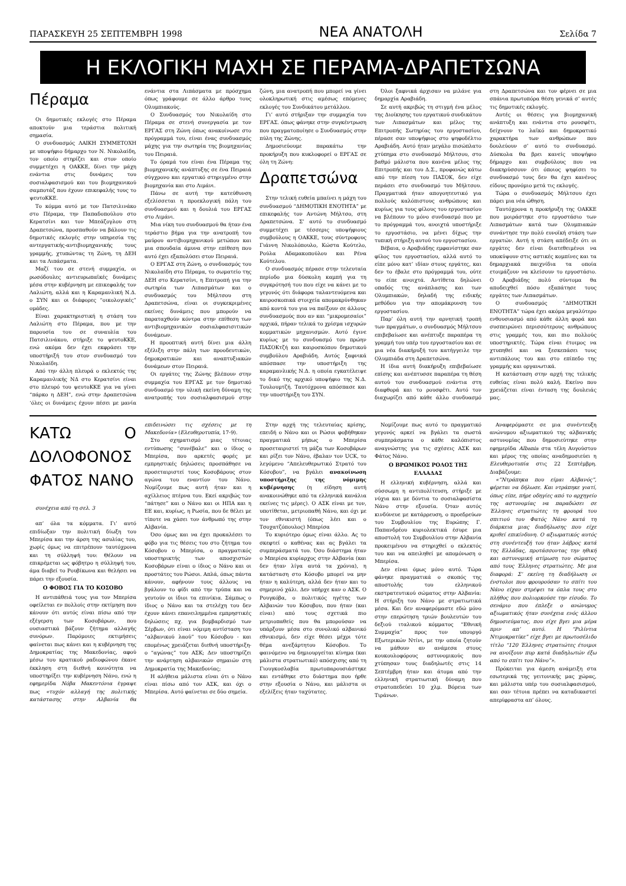ΠΑΡΑΣΚΕΥΗ 25 ΣΕΠΤΕΜΒΡΗ 1998 ΝΕΑ ΑΝΑΤΟΛΗ Σελίδα 7
Η ΕΚΛΟΓΙΚΗ ΜΑΧΗ ΣΕ ΠΕΡΑΜΑ-ΔΡΑΠΕΤΣΩΝΑ
Πέραμα
Οι δημοτικές εκλογές στο Πέραμα αποκτούν μια τεράστια πολιτική σημασία.
Ο συνδυασμός ΛΑΙΚΗ ΣΥΜΜΕΤΟΧΗ με υποψήφιο δήμαρχο τον Ν. Νικολαίδη, τον οποίο στηρίζει και στον οποίο συμμετέχει η ΟΑΚΚΕ, δίνει την μάχη ενάντια στις δυνάμεις του σοσιαλφασισμού και του βιομηχανικού σαμποτάζ που έχουν επικεφαλής τους το ψευτοΚΚΕ.
Το κόμμα αυτό με τον Πατσιλινάκο στο Πέραμα, την Παπαδοπούλου στο Κερατσίνι και τον Μπεάζογλου στη Δραπετσώνα, προσπαθούν να βάλουν τις δημοτικές εκλογές στην υπηρεσία της αντεργατικής-αντιβιομηχανικής τους γραμμής, χτυπώντας τη Ζώνη, τη ΔΕΗ και τα Λιπάσματα.
Μαζί του σε στενή συμμαχία, οι ρωσόδουλες αντιευρωπαϊκές δυνάμεις μέσα στην κυβέρνηση με επικεφαλής τον Λαλιώτη, αλλά και η Καραμανλική Ν.Δ. ο ΣΥΝ και οι διάφορες “οικολογικές” ομάδες.
Είναι χαρακτηριστική η στάση του Λαλιώτη στο Πέραμα, που με την παρουσία του σε συναυλία του Πατσιλινάκου, στήριξε το ψευτοΚΚΕ, ενώ ακόμα δεν έχει εκφράσει την υποστήριξή του στον συνδυασμό του Νικολαίδη.
Από την άλλη πλευρά ο εκλεκτός της Καραμανλικής ΝΔ στο Κερατσίνι είναι στο πλευρό του ψευτοΚΚΕ για να γίνει “πάρκο η ΔΕΗ”, ενώ στην Δραπετσώνα ‘όλες οι δυνάμεις έχουν πέσει με μανία ενάντια στα Λιπάσματα με πρόσχημα όπως γράφουμε σε άλλο άρθρο τους Ολυμπιακούς.
Ο Συνδυασμός του Νικολαίδη στο Πέραμα σε στενή συνεργασία με τον ΕΡΓΑΣ στη Ζώνη όπως ανακοίνωσε στο πρόγραμμά του, είναι ένας συνδυασμός μάχης για την σωτηρία της βιομηχανίας του Πειραιά.
Το όραμά του είναι ένα Πέραμα της βιομηχανικής ανάπτυξης σε ένα Πειραιά σύγχρονο και εργατικό στηριγμένο στην βιομηχανία και στο Λιμάνι.
Πάνω σε αυτή την κατεύθυνση εξελίσσεται η προεκλογική πάλη του συνδυασμού και η δουλιά του ΕΡΓΑΣ στο Λιμάνι.
Μια νίκη του συνδυασμού θα ήταν ένα τεράστιο βήμα για την ανατροπή του μαύρου αντιβιομηχανικού μετώπου και μια σπουδαία άμυνα στην επίθεση που αυτό έχει εξαπολύσει στον Πειραιά.
Ο ΕΡΓΑΣ στη Ζώνη, ο συνδυασμός του Νικολαίδη στο Πέραμα, το σωματείο της ΔΕΗ στο Κερατσίνι, η Επιτροπή για την σωτηρία των Λιπασμάτων και ο συνδυασμός του Μήλτσου στη Δραπετσώνα, είναι οι συγκεκριμένες εκείνες δυνάμεις που μπορούν να παραταχθούν κόντρα στην επίθεση των αντιβιομηχανικών σοσιαλφασισιτικών δυνάμεων.
Η προοπτική αυτή δίνει μια άλλη εξέλιξη στην πάλη των προοδευτικών, δημοκρατικών και αναπτυξιακών δυνάμεων στον Πειραιά.
Οι εργάτες της Ζώνης βλέπουν στην συμμαχία του ΕΡΓΑΣ με τον δημοτικό συνδυασμό την υλική εκείνη δύναμη της ανατροπής του σοσιαλφασισμού στην ζώνη, μια ανατροπή που μπορεί να γίνει ολοκληρωτική στις αμέσως επόμενες εκλογές του Συνδικάτου μετάλλου.
Γι’ αυτό στήριξαν την συμμαχία του ΕΡΓΑΣ. όπως φάνηκε στην συγκέντρωση που πραγματοποίησε ο Συνδυασμός στην πύλη της Ζώνης.
Δημοσιεύουμε παρακάτω την προκήρυξη που κυκλοφορεί ο ΕΡΓΑΣ σε όλη τη Ζώνη:
Δραπετσώνα
Στην τελική ευθεία μπαίνει η μάχη του συνδυασμού “ΔΗΜΟΤΙΚΗ ΕΝΟΤΗΤΑ” με επικεφαλής τον Αντώνη Μήλτσο, στη Δραπετσώνα. Σ’ αυτό το συνδυασμό συμμετέχει με τέσσερις υποψήφιους συμβούλους η ΟΑΚΚΕ, τους σύντροφους Γιάννη Νικολόπουλο, Κώστα Κούτελο, Ρούλα Αδαμακοπούλου και Ρένα Κούτελου.
Ο συνδυασμός πέρασε στην τελευταία περίοδο μια δύσκολη καμπή για τη συγκρότησή του που είχε να κάνει με το γεγονός ότι διάφορα ταλαντευόμενα και καιροσκοπικά στοιχεία απομακρύνθηκαν από κοντά του για να παίξουν σε άλλους συνδυασμούς που αν και “μικρομεσαίοι” αρχικά, πήραν τελικά το χρίσμα ισχυρών κομματικών μηχανισμών. Αυτό έγινε κυρίως με το συνδυασμό του πρώην ΠΑΣΟΚτζή και καιροσκόπου δημοτικού συμβούλου Αραβιάδη. Αυτός ξαφνικά απόσπασε την υποστήριξη της καραμανλικής Ν.Δ. η οποία εγκατέλειψε το δικό της αρχικό υποψήφιο της Ν.Δ. Τουλουμτζή. Ταυτόχρονα απόσπασε και την υποστήριξη του ΣΥΝ.
Όλοι ξαφνικά άρχισαν να μιλάνε για δημαρχία Αραβιάδη.
Σε αυτή ακριβώς τη στιγμή ένα μέλος της Διοίκησης του εργατικού συνδικάτου των Λιπασμάτων και μέλος της Επιτροπής Σωτηρίας του εργοστασίου, πέρασε σαν υποψήφιος στο ψηφοδέλτιο Αραβιάδη. Αυτό ήταν μεγάλο πισώπλατο χτύπημα στο συνδυασμό Μήλτσου, στο βαθμό μάλιστα που κανένα μέλος της Επιτροπής και του Δ.Σ., προφανώς κάτω από την πίεση του ΠΑΣΟΚ, δεν είχε περάσει στο συνδυασμό του Μήλτσου. Πραγματικά ήταν απογοητευτικό για πολλούς καλόπιστους ανθρώπους και κυρίως για τους φίλους του εργοστασίου να βλέπουν το μόνο συνδυασμό που με το πρόγραμμά του, ανοιχτά υποστήριξε το εργοστάσιο, να μένει δίχως την τυπική στήριξη αυτού του εργοστασίου.
Βέβαια, ο Αραβιάδης εμφανίστηκε σαν φίλος του εργοστασίου, αλλά αυτό το είπε μόνο κατ’ ιδίαν στους εργάτες, και δεν το έβαλε στο πρόγραμμά του, ούτε το είπε ανοιχτά. Αντίθετα δηλώνει οπαδός της ανάπλασης και των Ολυμπιακών, δηλαδή της ειδικής μεθόδου για την απομάκρυνση του εργοστασίου.
Παρ’ όλη αυτή την αρνητική τροπή των πραγμάτων, ο συνδυασμός Μήλτσου επιβεβαίωσε και ανέπτυξε παραπέρα τη γραμμή του υπέρ του εργοστασίου και σε μια νέα διακήρυξή του κατήγγειλε την Ολυμπιάδα στη Δραπετσώνα.
Η ίδια αυτή διακήρυξη επιβεβαίωσε επίσης και ανέπτυσσε παραπέρα τη θέση αυτού του συνδυασμού ενάντια στη διαφθορά και το ρουσφέτι. Αυτό τον διαχωρίζει από κάθε άλλο συνδυασμό στη Δραπετσώνα και τον φέρνει σε μια σπάνια πρωτοπόρα θέση γενικά σ’ αυτές τις δημοτικές εκλογές.
Αυτές οι θέσεις για βιομηχανική ανάπτυξη και ενάντια στο ρουσφέτι, δείχνουν το λαϊκό και δημοκρατικό χαρακτήρα των ανθρώπων που δουλεύουν σ’ αυτό το συνδυασμό. Δύσκολα θα βρει κανείς υποψήφιο δήμαρχο και συμβούλους που να διακηρύσσουν ότι όποιος ψηφίσει το συνδυασμό τους δεν θα έχει κανένος είδους προνόμιο μετά τις εκλογές.
Τώρα ο συνδυασμός Μήλτσου έχει πάρει μια νέα ώθηση.
Ταυτόχρονα η προκήρυξη της ΟΑΚΚΕ που μοιράστηκε στο εργοστάσιο των Λιπασμάτων κατά των Ολυμπιακών συνάντησε την πολύ ευνοϊκή στάση των εργατών. Αυτή η στάση απέδειξε ότι οι εργάτες δεν είναι διατεθειμένοι να υποκύψουν στις αστικές κομπίνες και τα δημαρχιακά παιχνίδια τα οποία ετοιμάζουν να κλείσουν το εργοστάσιο. Ο Αραβιάδης πολύ σύντομα θα αποδειχθεί πόσο εξαπάτησε τους εργάτες των Λιπασμάτων.
Ο συνδυασμός “ΔΗΜΟΤΙΚΗ ΕΝΟΤΗΤΑ” τώρα έχει ακόμα μεγαλύτερο ενθουσιασμό από κάθε άλλη φορά και συσπειρώνει περισσότερους ανθρώπους στις γραμμές του, και πιο πολλούς υποστηρικτές. Τώρα είναι έτοιμος να χτυπηθεί και να ξεσκεπάσει τους αντιπάλους του και στο επίπεδο της γραμμής και οργανωτικά.
Η κατάσταση στην αρχή της τελικής ευθείας είναι πολύ καλή. Εκείνο που χρειάζεται είναι ένταση της δουλειάς μας.
ΚΑΤΩ Ο ΔΟΛΟΦΟΝΟΣ ΦΑΤΟΣ ΝΑΝΟ
συνέχεια από τη σελ. 3
απ’ όλα τα κόμματα. Γι’ αυτό επιδίωξαν την πολιτική δίωξη του Μπερίσα και την άρση της ασυλίας του, χωρίς όμως να επιτρέπουν ταυτόχρονα και τη σύλληψή του: Θέλουν να επικρέμεται ως φόβητρο η σύλληψή του, άμα διαβεί το Ρουβίκωνα και θελήσει να πάρει την εξουσία.
Ο ΦΟΒΟΣ ΓΙΑ ΤΟ ΚΟΣΟΒΟ
Η αντιπάθειά τους για τον Μπερίσα οφείλεται εν πολλοίς στην εκτίμηση που κάνουν ότι αυτός είναι πίσω από την εξέγερση των Κοσοβάρων, που ουσιαστικά βάζουν ζήτημα αλλαγής συνόρων. Παρόμοιες εκτιμήσεις φαίνεται πως κάνει και η κυβέρνηση της Δημοκρατίας της Μακεδονίας, αφού μέσω του κρατικού ραδιοφώνου έκανε έκκληση στη διεθνή κοινότητα να υποστηρίξει την κυβέρνηση Νάνο, ενώ η εφημερίδα Νόβα Μακεντόνια έγραψε πως «τυχόν αλλαγή της πολιτικής κατάστασης στην Αλβανία θα επιδεινώσει τις σχέσεις με τη Μακεδονία» (Ελευθεροτυπία, 17-9).
Στο σχηματισμό μιας τέτοιας εντύπωσης “συνέβαλε” και ο ίδιος ο Μπερίσα, που αρκετές φορές με εμπρηστικές δηλώσεις προσπάθησε να προσεταιριστεί τους Κοσοβάρους στον αγώνα του εναντίον του Νάνο. Νομίζουμε πως αυτή ήταν και η αχίλλειος πτέρνα του. Εκεί ακριβώς τον “πάτησε” και ο Νάνο και οι ΗΠΑ και η ΕΕ και, κυρίως, η Ρωσία, που δε θέλει με τίποτε να χάσει τον άνθρωπό της στην Αλβανία.
Όσο όμως και να έχει προκαλέσει το φόβο για τις θέσεις του στο ζήτημα του Κόσοβου ο Μπερίσα, ο πραγματικός υποστηρικτής των αποσχιστών Κοσοβάρων είναι ο ίδιος ο Νάνο και οι προστάτες του Ρώσοι. Απλά, όπως πάντα κάνουν, αφήνουν τους άλλους να βγάλουν το φίδι από την τρύπα και να γευτούν οι ίδιοι τα επινίκια. Σάμπως ο ίδιος ο Νάνο και τα στελέχη του δεν έχουν κάνει επανειλημμένα εμπρηστικές δηλώσεις πχ. για βομβαρδισμό των Σέρβων, ότι είναι νόμιμη αντίσταση του “αλβανικού λαού” του Κόσοβου - και επομένως χρειάζεται διεθνή υποστήριξη- ο “αγώνας” του ΑΣΚ; Δεν υποστηρίζει την ανάρτηση αλβανικών σημαιών στη Δημοκρατία της Μακεδονίας;
Η αλήθεια μάλιστα είναι ότι ο Νάνο είναι πίσω από τον ΑΣΚ, και όχι ο Μπερίσα. Αυτό φαίνεται σε δύο σημεία.
Στην αρχή της τελευταίας κρίσης, επειδή ο Νάνο και οι Ρώσοι φοβήθηκαν πραγματικά μήπως ο Μπερίσα προσεταιριστεί τη μάζα των Κοσοβάρων και ρίξει τον Νάνο, έβαλαν τον UCK, το λεγόμενο “Απελευθερωτικό Στρατό του Κόσοβου”, να βγάλει ανακοίνωση υποστήριξης της νόμιμης κυβέρνησης (η είδηση αυτή ανακοινώθηκε από τα ελληνικά κανάλια εκείνες τις μέρες). Ο ΑΣΚ είναι με τον, υποτίθεται, μετριοπαθή Νάνο, και όχι με τον εθνικιστή (όπως λέει και ο Τσοχατζόπουλος) Μπερίσα
Το κυριότερο όμως είναι άλλο. Ας το σκεφτεί ο καθένας και ας βγάλει τα συμπεράσματά του. Όσο διάστημα ήταν ο Μπερίσα κυρίαρχος στην Αλβανία (και δεν ήταν λίγα αυτά τα χρόνια), η κατάσταση στο Κόσοβο μπορεί να μην ήταν η καλύτερη, αλλά δεν ήταν και το σημερινό χάλι. Δεν υπήρχε καν ο ΑΣΚ. Ο Ρουγκόβα, ο πολιτικός ηγέτης των Αλβανών του Κόσοβου, που ήταν (και είναι) από τους σχετικά πιο μετριοπαθείς που θα μπορούσαν να υπάρξουν μέσα στο συνολικό αλβανικό εθνικισμό, δεν είχε θέσει μέχρι τότε θέμα ανεξάρτητου Κόσοβου. Το φαινόμενο να δημιουργείται κίνημα (και μάλιστα στρατιωτικό) απόσχισης από τη Γιουγκοσλαβία πρωτοπαρουσιάστηκε και εντάθηκε στο διάστημα που ήρθε στην εξουσία ο Νάνο, και μάλιστα οι εξελίξεις ήταν ταχύτατες.
Νομίζουμε πως αυτό το πραγματικό γεγονός αρκεί να βγάλει τα σωστά συμπεράσματα ο κάθε καλόπιστος αναγνώστης για τις σχέσεις ΑΣΚ και Φάτος Νάνο.
Ο ΒΡΩΜΙΚΟΣ ΡΟΛΟΣ ΤΗΣ ΕΛΛΑΔΑΣ
Η ελληνική κυβέρνηση, αλλά και σύσσωμη η αντιπολίτευση, στήριξε με νύχια και με δόντια το σοσιαλφασίστα Νάνο στην εξουσία. Όταν αυτός κινδύνευε με κατάρρευση, ο προεδρεύων του Συμβουλίου της Ευρώπης Γ. Παπανδρέου κυριολεκτικά έσυρε μια αποστολή του Συμβουλίου στην Αλβανία προκειμένου να στηριχθεί ο εκλεκτός του και να απειληθεί με απομόνωση ο Μπερίσα.
Δεν είναι όμως μόνο αυτό. Τώρα φάνηκε πραγματικά ο σκοπός της αποστολής του ελληνικού εκστρατευτικού σώματος στην Αλβανία: Η στήριξη του Νάνο με στρατιωτικά μέσα. Και δεν αναφερόμαστε εδώ μόνο στην επερώτηση τριών βουλευτών του δεξιού ιταλικού κόμματος “Εθνική Συμμαχία” προς τον υπουργό Εξωτερικών Ντίνι, με την οποία ζητούν να μάθουν αν ανάμεσα στους κουκουλοφόρους αστυνομικούς που χτύπησαν τους διαδηλωτές στις 14 Σεπτέμβρη ήταν και άτομα από την ελληνική στρατιωτική δύναμη που στρατοπεδεύει 10 χλμ. Βόρεια των Τιράνων.
Αναφερόμαστε σε μια συνέντευξη ανώνυμου αξιωματικού της αλβανικής αστυνομίας που δημοσιεύτηκε στην εφημερίδα Albania στα τέλη Αυγούστου και μέρος της οποίας αναδημοσιεύει η Ελευθεροτυπία στις 22 Σεπτέμβρη. Διαβάζουμε:
«”Ντράπηκα που είμαι Αλβανός”, φέρεται να δήλωσε. Και ντράπηκε γιατί, όπως είπε, πήρε οδηγίες από το αρχηγείο της αστυνομίας να παραδώσει σε Έλληνες στρατιώτες τη φρουρά του σπιτιού του Φατός Νάνο κατά τη διάρκεια μιας διαδήλωσης που είχε κριθεί επικίνδυνη. Ο αξιωματικός αυτός στη συνέντευξή του ήταν λάβρος κατά της Ελλάδας, προτάσσοντας την ηθική και αστυνομική ατίμωση του σώματος από τους Έλληνες στρατιώτες. Με μια διαφορά: Σ’ εκείνη τη διαδήλωση οι ένστολοι που φρουρούσαν το σπίτι του Νάνο είχαν στρέψει τα όπλα τους στο πλήθος που πολιορκούσε την είσοδο. Το σενάριο που έπλεξε ο ανώνυμος αξιωματικός ήταν συνέχεια ενός άλλου δημοσιεύματος, που είχε βγει μια μέρα πριν απ’ αυτό. Η “Ριλίντια Ντιμοκρατίκε” είχε βγει με πρωτοσέλιδο τίτλο “120 Έλληνες στρατιώτες έτοιμοι να ανοίξουν πυρ κατά διαδηλωτών έξω από το σπίτι του Νάνο”».
Πρόκειται για άμεση ανάμειξη στα εσωτερικά της γειτονικής μας χώρας, και μάλιστα υπέρ του σοσιαλφασισμού, και σαν τέτοια πρέπει να καταδικαστεί απερίφραστα απ’ όλους.